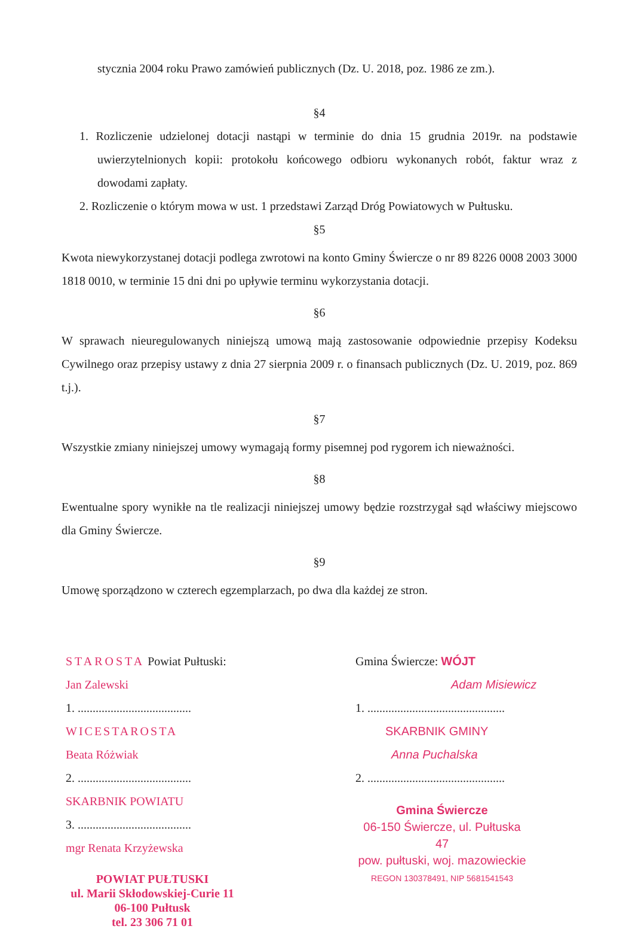stycznia 2004 roku Prawo zamówień publicznych (Dz. U. 2018, poz. 1986 ze zm.).
§4
1. Rozliczenie udzielonej dotacji nastąpi w terminie do dnia 15 grudnia 2019r. na podstawie uwierzytelnionych kopii: protokołu końcowego odbioru wykonanych robót, faktur wraz z dowodami zapłaty.
2. Rozliczenie o którym mowa w ust. 1 przedstawi Zarząd Dróg Powiatowych w Pułtusku.
§5
Kwota niewykorzystanej dotacji podlega zwrotowi na konto Gminy Świercze o nr 89 8226 0008 2003 3000 1818 0010, w terminie 15 dni dni po upływie terminu wykorzystania dotacji.
§6
W sprawach nieuregulowanych niniejszą umową mają zastosowanie odpowiednie przepisy Kodeksu Cywilnego oraz przepisy ustawy z dnia 27 sierpnia 2009 r. o finansach publicznych (Dz. U. 2019, poz. 869 t.j.).
§7
Wszystkie zmiany niniejszej umowy wymagają formy pisemnej pod rygorem ich nieważności.
§8
Ewentualne spory wynikłe na tle realizacji niniejszej umowy będzie rozstrzygał sąd właściwy miejscowo dla Gminy Świercze.
§9
Umowę sporządzono w czterech egzemplarzach, po dwa dla każdej ze stron.
STAROSTA Powiat Pułtuski:
Jan Zalewski
1. ......................................
WICESTAROSTA
Beata Różwiak
2. ......................................
SKARBNIK POWIATU
3. ......................................
mgr Renata Krzyżewska
POWIAT PUŁTUSKI
ul. Marii Skłodowskiej-Curie 11
06-100 Pułtusk
tel. 23 306 71 01
Gmina Świercze: WÓJT
Adam Misiewicz
1. ..............................................
SKARBNIK GMINY
Anna Puchalska
2. ..............................................
Gmina Świercze
06-150 Świercze, ul. Pułtuska 47
pow. pułtuski, woj. mazowieckie
REGON 130378491, NIP 5681541543